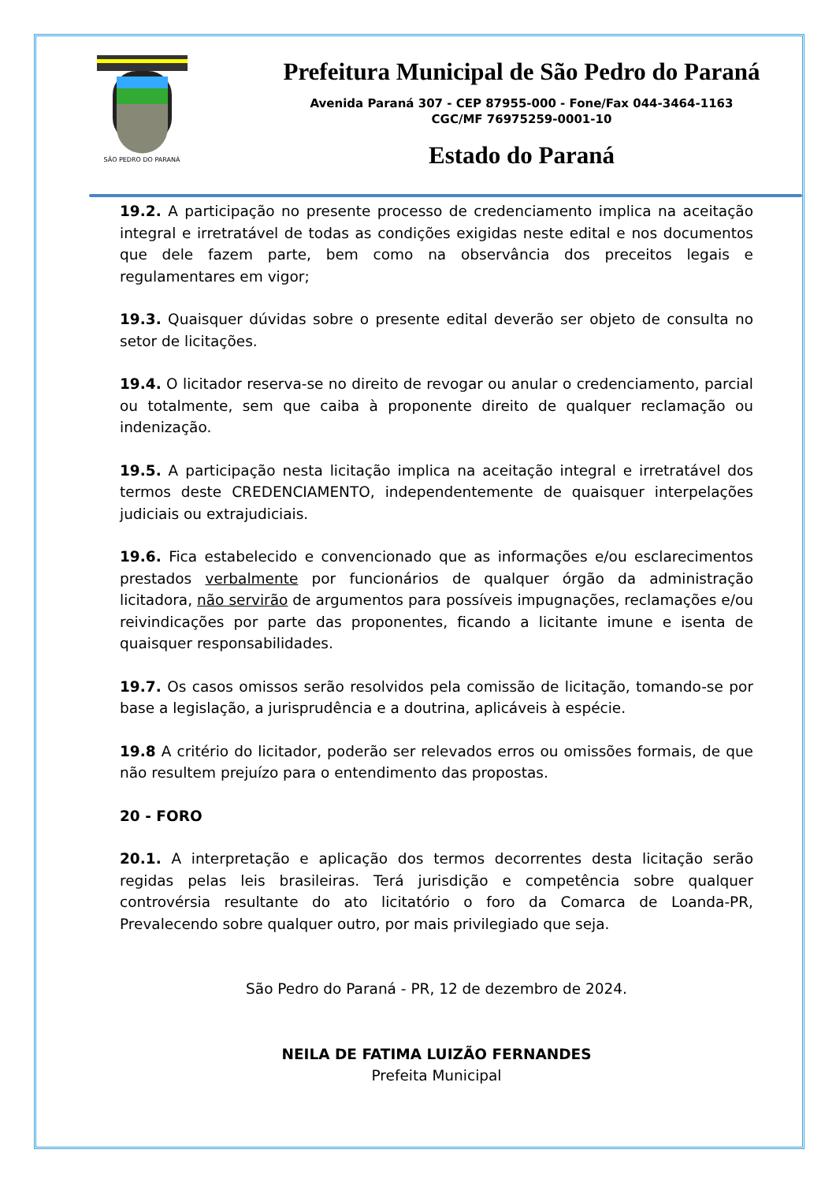SÃO PEDRO DO PARANÁ
Prefeitura Municipal de São Pedro do Paraná
Avenida Paraná 307 - CEP 87955-000 - Fone/Fax 044-3464-1163
CGC/MF 76975259-0001-10
Estado do Paraná
19.2. A participação no presente processo de credenciamento implica na aceitação integral e irretratável de todas as condições exigidas neste edital e nos documentos que dele fazem parte, bem como na observância dos preceitos legais e regulamentares em vigor;
19.3. Quaisquer dúvidas sobre o presente edital deverão ser objeto de consulta no setor de licitações.
19.4. O licitador reserva-se no direito de revogar ou anular o credenciamento, parcial ou totalmente, sem que caiba à proponente direito de qualquer reclamação ou indenização.
19.5. A participação nesta licitação implica na aceitação integral e irretratável dos termos deste CREDENCIAMENTO, independentemente de quaisquer interpelações judiciais ou extrajudiciais.
19.6. Fica estabelecido e convencionado que as informações e/ou esclarecimentos prestados verbalmente por funcionários de qualquer órgão da administração licitadora, não servirão de argumentos para possíveis impugnações, reclamações e/ou reivindicações por parte das proponentes, ficando a licitante imune e isenta de quaisquer responsabilidades.
19.7. Os casos omissos serão resolvidos pela comissão de licitação, tomando-se por base a legislação, a jurisprudência e a doutrina, aplicáveis à espécie.
19.8 A critério do licitador, poderão ser relevados erros ou omissões formais, de que não resultem prejuízo para o entendimento das propostas.
20 - FORO
20.1. A interpretação e aplicação dos termos decorrentes desta licitação serão regidas pelas leis brasileiras. Terá jurisdição e competência sobre qualquer controvérsia resultante do ato licitatório o foro da Comarca de Loanda-PR, Prevalecendo sobre qualquer outro, por mais privilegiado que seja.
São Pedro do Paraná - PR, 12 de dezembro de 2024.
NEILA DE FATIMA LUIZÃO FERNANDES
Prefeita Municipal